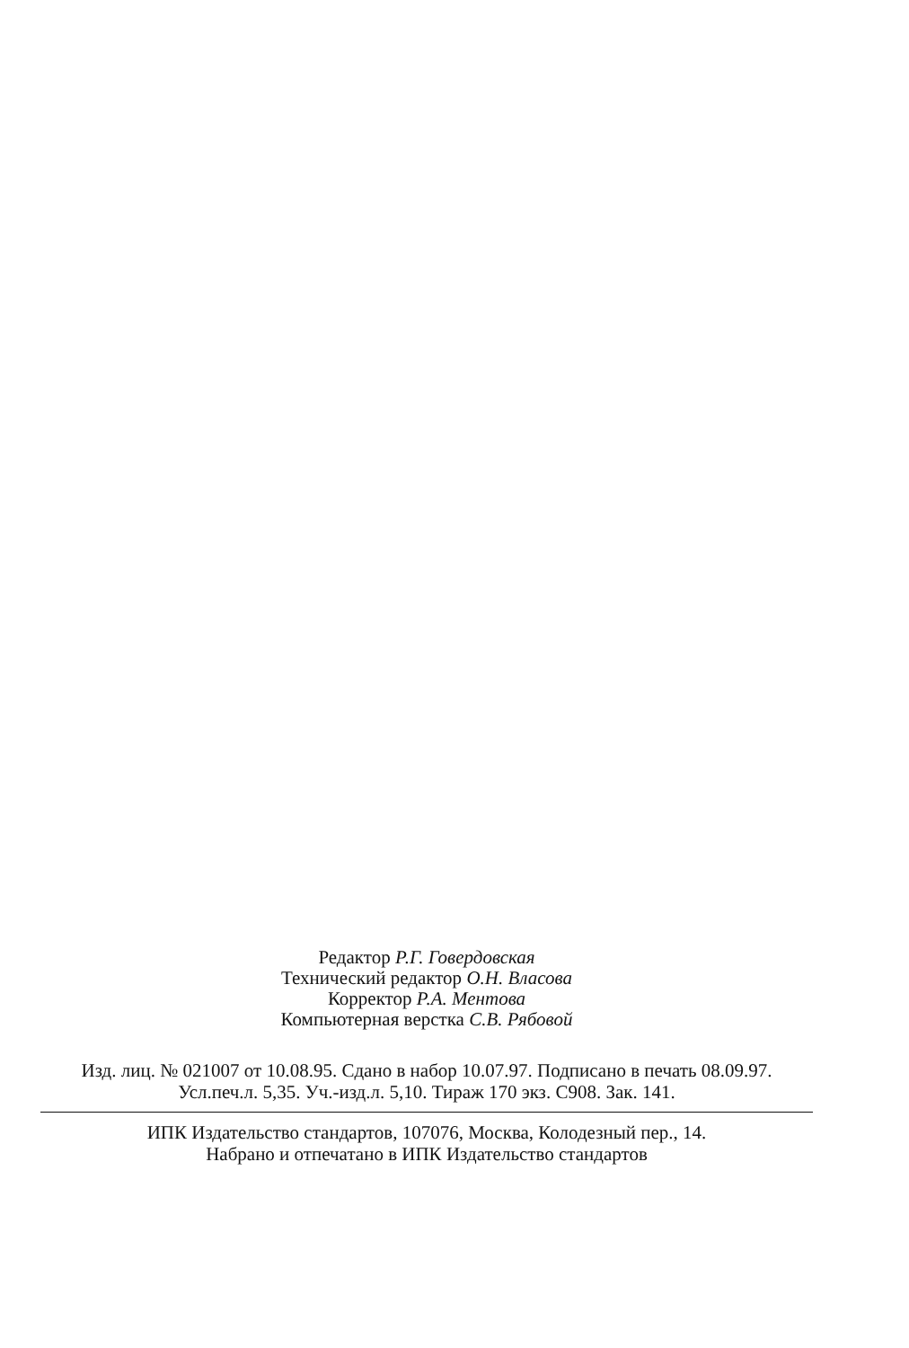Редактор Р.Г. Говердовская
Технический редактор О.Н. Власова
Корректор Р.А. Ментова
Компьютерная верстка С.В. Рябовой
Изд. лиц. № 021007 от 10.08.95. Сдано в набор 10.07.97. Подписано в печать 08.09.97.
Усл.печ.л. 5,35. Уч.-изд.л. 5,10. Тираж 170 экз. С908. Зак. 141.
ИПК Издательство стандартов, 107076, Москва, Колодезный пер., 14.
Набрано и отпечатано в ИПК Издательство стандартов